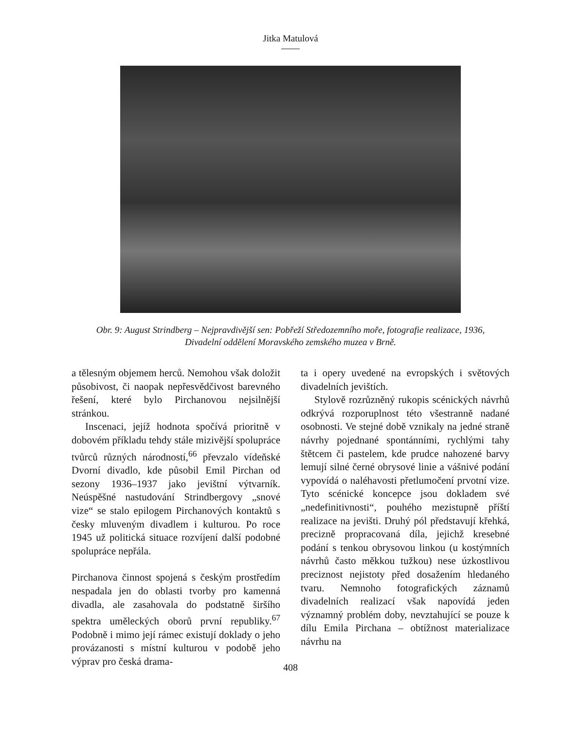Jitka Matulová
Obr. 9: August Strindberg – Nejpravdivější sen: Pobřeží Středozemního moře, fotografie realizace, 1936,
Divadelní oddělení Moravského zemského muzea v Brně.
a tělesným objemem herců. Nemohou však doložit působivost, či naopak nepřesvědčivost barevného řešení, které bylo Pirchanovou nejsilnější stránkou.
Inscenaci, jejíž hodnota spočívá prioritně v dobovém příkladu tehdy stále mizivější spolupráce tvůrců různých národností,<sup>66</sup> převzalo vídeňské Dvorní divadlo, kde působil Emil Pirchan od sezony 1936–1937 jako jevištní výtvarník. Neúspěšné nastudování Strindbergovy „snové vize“ se stalo epilogem Pirchanových kontaktů s česky mluveným divadlem i kulturou. Po roce 1945 už politická situace rozvíjení další podobné spolupráce nepřála.
Pirchanova činnost spojená s českým prostředím nespadala jen do oblasti tvorby pro kamenná divadla, ale zasahovala do podstatně širšího spektra uměleckých oborů první republiky.<sup>67</sup> Podobně i mimo její rámec existují doklady o jeho provázanosti s místní kulturou v podobě jeho výprav pro česká drama-
ta i opery uvedené na evropských i světových divadelních jevištích.
Stylově rozrůzněný rukopis scénických návrhů odkrývá rozporuplnost této všestranně nadané osobnosti. Ve stejné době vznikaly na jedné straně návrhy pojednané spontánními, rychlými tahy štětcem či pastelem, kde prudce nahozené barvy lemují silné černé obrysové linie a vášnivé podání vypovídá o naléhavosti přetlumočení prvotní vize. Tyto scénické koncepce jsou dokladem své „nedefinitivnosti“, pouhého mezistupně příští realizace na jevišti. Druhý pól představují křehká, precizně propracovaná díla, jejichž kresebné podání s tenkou obrysovou linkou (u kostýmních návrhů často měkkou tužkou) nese úzkostlivou preciznost nejistoty před dosažením hledaného tvaru. Nemnoho fotografických záznamů divadelních realizací však napovídá jeden významný problém doby, nevztahující se pouze k dílu Emila Pirchana – obtížnost materializace návrhu na
408